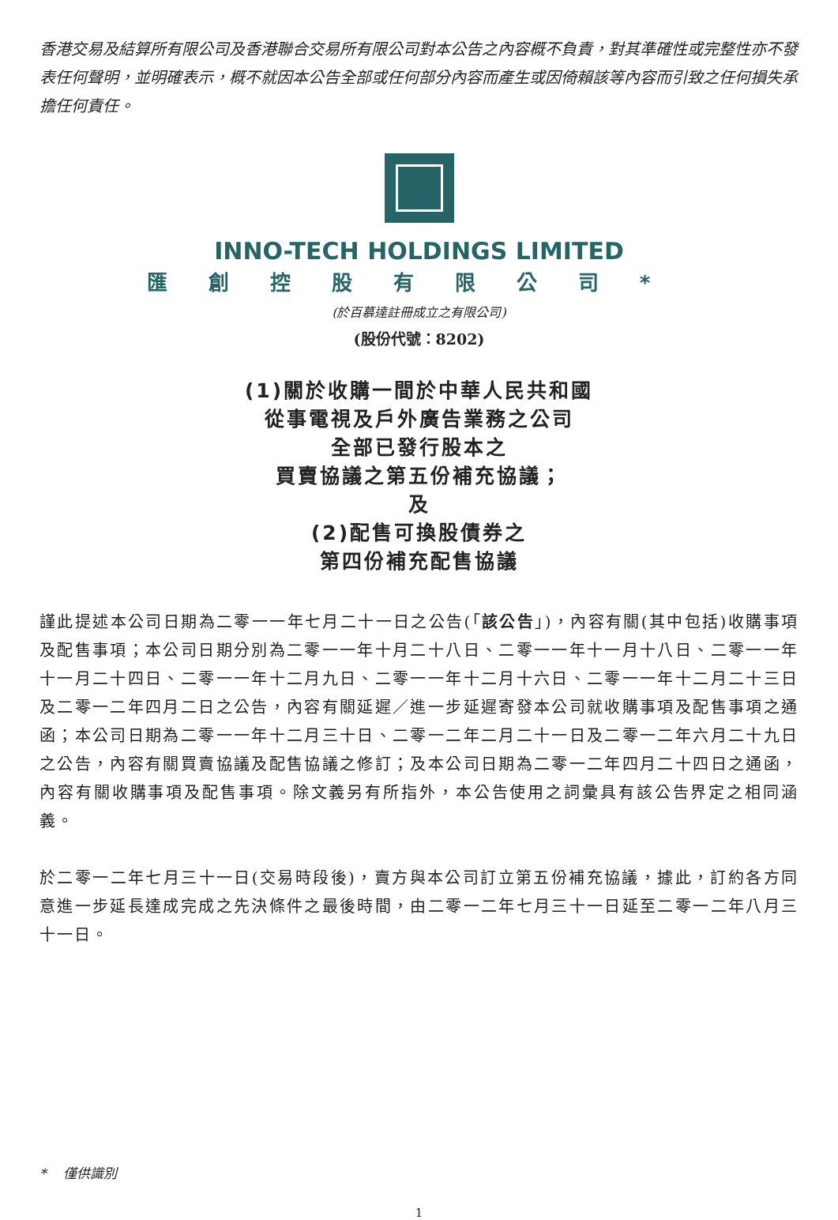香港交易及結算所有限公司及香港聯合交易所有限公司對本公告之內容概不負責，對其準確性或完整性亦不發表任何聲明，並明確表示，概不就因本公告全部或任何部分內容而產生或因倚賴該等內容而引致之任何損失承擔任何責任。
INNO-TECH HOLDINGS LIMITED
匯創控股有限公司*
(於百慕達註冊成立之有限公司)
(股份代號：8202)
(1)關於收購一間於中華人民共和國
從事電視及戶外廣告業務之公司
全部已發行股本之
買賣協議之第五份補充協議；
及
(2)配售可換股債券之
第四份補充配售協議
謹此提述本公司日期為二零一一年七月二十一日之公告(「該公告」)，內容有關(其中包括)收購事項及配售事項；本公司日期分別為二零一一年十月二十八日、二零一一年十一月十八日、二零一一年十一月二十四日、二零一一年十二月九日、二零一一年十二月十六日、二零一一年十二月二十三日及二零一二年四月二日之公告，內容有關延遲／進一步延遲寄發本公司就收購事項及配售事項之通函；本公司日期為二零一一年十二月三十日、二零一二年二月二十一日及二零一二年六月二十九日之公告，內容有關買賣協議及配售協議之修訂；及本公司日期為二零一二年四月二十四日之通函，內容有關收購事項及配售事項。除文義另有所指外，本公告使用之詞彙具有該公告界定之相同涵義。
於二零一二年七月三十一日(交易時段後)，賣方與本公司訂立第五份補充協議，據此，訂約各方同意進一步延長達成完成之先決條件之最後時間，由二零一二年七月三十一日延至二零一二年八月三十一日。
* 僅供識別
1